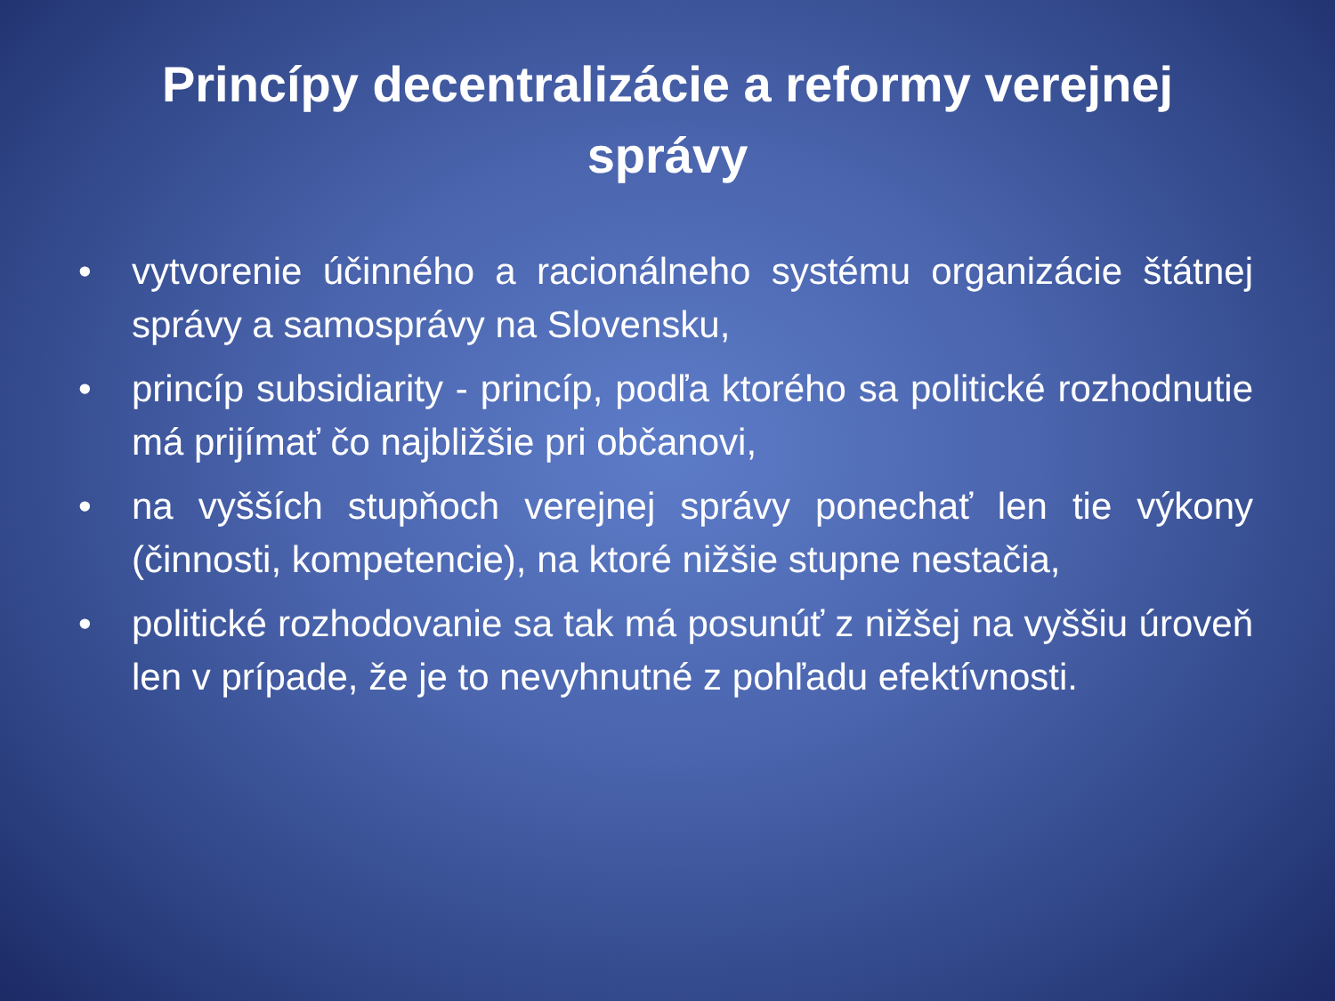Princípy decentralizácie a reformy verejnej správy
• vytvorenie účinného a racionálneho systému organizácie štátnej správy a samosprávy na Slovensku,
• princíp subsidiarity - princíp, podľa ktorého sa politické rozhodnutie má prijímať čo najbližšie pri občanovi,
• na vyšších stupňoch verejnej správy ponechať len tie výkony (činnosti, kompetencie), na ktoré nižšie stupne nestačia,
• politické rozhodovanie sa tak má posunúť z nižšej na vyššiu úroveň len v prípade, že je to nevyhnutné z pohľadu efektívnosti.